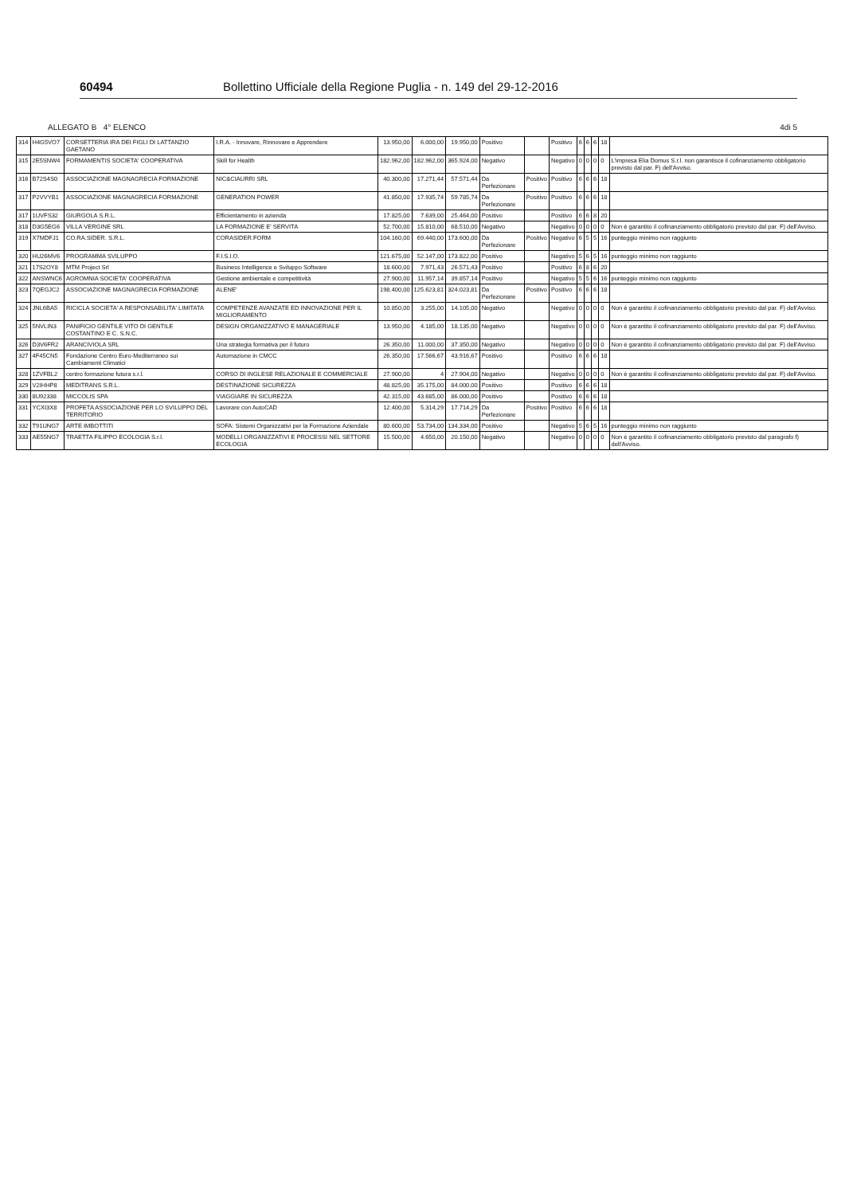60494 Bollettino Ufficiale della Regione Puglia - n. 149 del 29-12-2016
ALLEGATO B 4° ELENCO 4di 5
| 314 | H4G5VO7 | CORSETTERIA IRA DEI FIGLI DI LATTANZIO GAETANO | I.R.A. - Innovare, Rinnovare e Apprendere | 13.950,00 | 6.000,00 | 19.950,00 | Positivo | | Positivo | 6 | 6 | 6 | 18 | |
| 315 | 2E5SNW4 | FORMAMENTIS SOCIETA' COOPERATIVA | Skill for Health | 182.962,00 | 182.962,00 | 365.924,00 | Negativo | | Negativo | 0 | 0 | 0 | 0 | L'impresa Elia Domus S.r.l. non garantisce il cofinanziamento obbligatorio previsto dal par. F) dell'Avviso. |
| 316 | B72S4S0 | ASSOCIAZIONE MAGNAGRECIA FORMAZIONE | NIC&CIAURRI SRL | 40.300,00 | 17.271,44 | 57.571,44 | Da Perfezionare | Positivo | Positivo | 6 | 6 | 6 | 18 | |
| 317 | P2VVYB1 | ASSOCIAZIONE MAGNAGRECIA FORMAZIONE | GENERATION POWER | 41.850,00 | 17.935,74 | 59.785,74 | Da Perfezionare | Positivo | Positivo | 6 | 6 | 6 | 18 | |
| 317 | 1UVFS32 | GIURGOLA S.R.L. | Efficientamento in azienda | 17.825,00 | 7.639,00 | 25.464,00 | Positivo | | Positivo | 6 | 6 | 8 | 20 | |
| 318 | D3G5EG6 | VILLA VERGINE SRL | LA FORMAZIONE E' SERVITA | 52.700,00 | 15.810,00 | 68.510,00 | Negativo | | Negativo | 0 | 0 | 0 | 0 | Non è garantito il cofinanziamento obbligatorio previsto dal par. F) dell'Avviso. |
| 319 | X7MDFJ1 | CO.RA.SIDER. S.R.L. | CORASIDER.FORM | 104.160,00 | 69.440,00 | 173.600,00 | Da Perfezionare | Positivo | Negativo | 6 | 5 | 5 | 16 | punteggio minimo non raggiunto |
| 320 | HU26MV6 | PROGRAMMA SVILUPPO | F.I.S.I.O. | 121.675,00 | 52.147,00 | 173.822,00 | Positivo | | Negativo | 5 | 6 | 5 | 16 | punteggio minimo non raggiunto |
| 321 | 17S2OY8 | MTM Project Srl | Business Intelligence e Sviluppo Software | 18.600,00 | 7.971,43 | 26.571,43 | Positivo | | Positivo | 6 | 8 | 6 | 20 | |
| 322 | ANSWNC6 | AGROMNIA SOCIETA' COOPERATIVA | Gestione ambientale e competitività | 27.900,00 | 11.957,14 | 39.857,14 | Positivo | | Negativo | 5 | 5 | 6 | 16 | punteggio minimo non raggiunto |
| 323 | 7QEGJC2 | ASSOCIAZIONE MAGNAGRECIA FORMAZIONE | ALENE' | 198.400,00 | 125.623,81 | 324.023,81 | Da Perfezionare | Positivo | Positivo | 6 | 6 | 6 | 18 | |
| 324 | JNL6BA5 | RICICLA SOCIETA' A RESPONSABILITA' LIMITATA | COMPETENZE AVANZATE ED INNOVAZIONE PER IL MIGLIORAMENTO | 10.850,00 | 3.255,00 | 14.105,00 | Negativo | | Negativo | 0 | 0 | 0 | 0 | Non è garantito il cofinanziamento obbligatorio previsto dal par. F) dell'Avviso. |
| 325 | 5NVLIN3 | PANIFICIO GENTILE VITO DI GENTILE COSTANTINO E C. S.N.C. | DESIGN ORGANIZZATIVO E MANAGERIALE | 13.950,00 | 4.185,00 | 18.135,00 | Negativo | | Negativo | 0 | 0 | 0 | 0 | Non è garantito il cofinanziamento obbligatorio previsto dal par. F) dell'Avviso. |
| 326 | D3V6FR2 | ARANCIVIOLA SRL | Una strategia formativa per il futuro | 26.350,00 | 11.000,00 | 37.350,00 | Negativo | | Negativo | 0 | 0 | 0 | 0 | Non è garantito il cofinanziamento obbligatorio previsto dal par. F) dell'Avviso. |
| 327 | 4F45CN5 | Fondazione Centro Euro-Mediterraneo sui Cambiamenti Climatici | Automazione in CMCC | 26.350,00 | 17.566,67 | 43.916,67 | Positivo | | Positivo | 6 | 6 | 6 | 18 | |
| 328 | 1ZVFBL2 | centro formazione futura s.r.l. | CORSO DI INGLESE RELAZIONALE E COMMERCIALE | 27.900,00 | 4 | 27.904,00 | Negativo | | Negativo | 0 | 0 | 0 | 0 | Non è garantito il cofinanziamento obbligatorio previsto dal par. F) dell'Avviso. |
| 329 | V2IHHP8 | MEDITRANS S.R.L. | DESTINAZIONE SICUREZZA | 48.825,00 | 35.175,00 | 84.000,00 | Positivo | | Positivo | 6 | 6 | 6 | 18 | |
| 330 | 8U92338 | MICCOLIS SPA | VIAGGIARE IN SICUREZZA | 42.315,00 | 43.685,00 | 86.000,00 | Positivo | | Positivo | 6 | 6 | 6 | 18 | |
| 331 | YCXI3X8 | PROFETA ASSOCIAZIONE PER LO SVILUPPO DEL TERRITORIO | Lavorare con AutoCAD | 12.400,00 | 5.314,29 | 17.714,29 | Da Perfezionare | Positivo | Positivo | 6 | 6 | 6 | 18 | |
| 332 | T91UNG7 | ARTE IMBOTTITI | SOFA: Sistemi Organizzativi per la Formazione Aziendale | 80.600,00 | 53.734,00 | 134.334,00 | Positivo | | Negativo | 5 | 6 | 5 | 16 | punteggio minimo non raggiunto |
| 333 | AE55NG7 | TRAETTA FILIPPO ECOLOGIA S.r.l. | MODELLI ORGANIZZATIVI E PROCESSI NEL SETTORE ECOLOGIA | 15.500,00 | 4.650,00 | 20.150,00 | Negativo | | Negativo | 0 | 0 | 0 | 0 | Non è garantito il cofinanziamento obbligatorio previsto dal paragrafo f) dell'Avviso. |